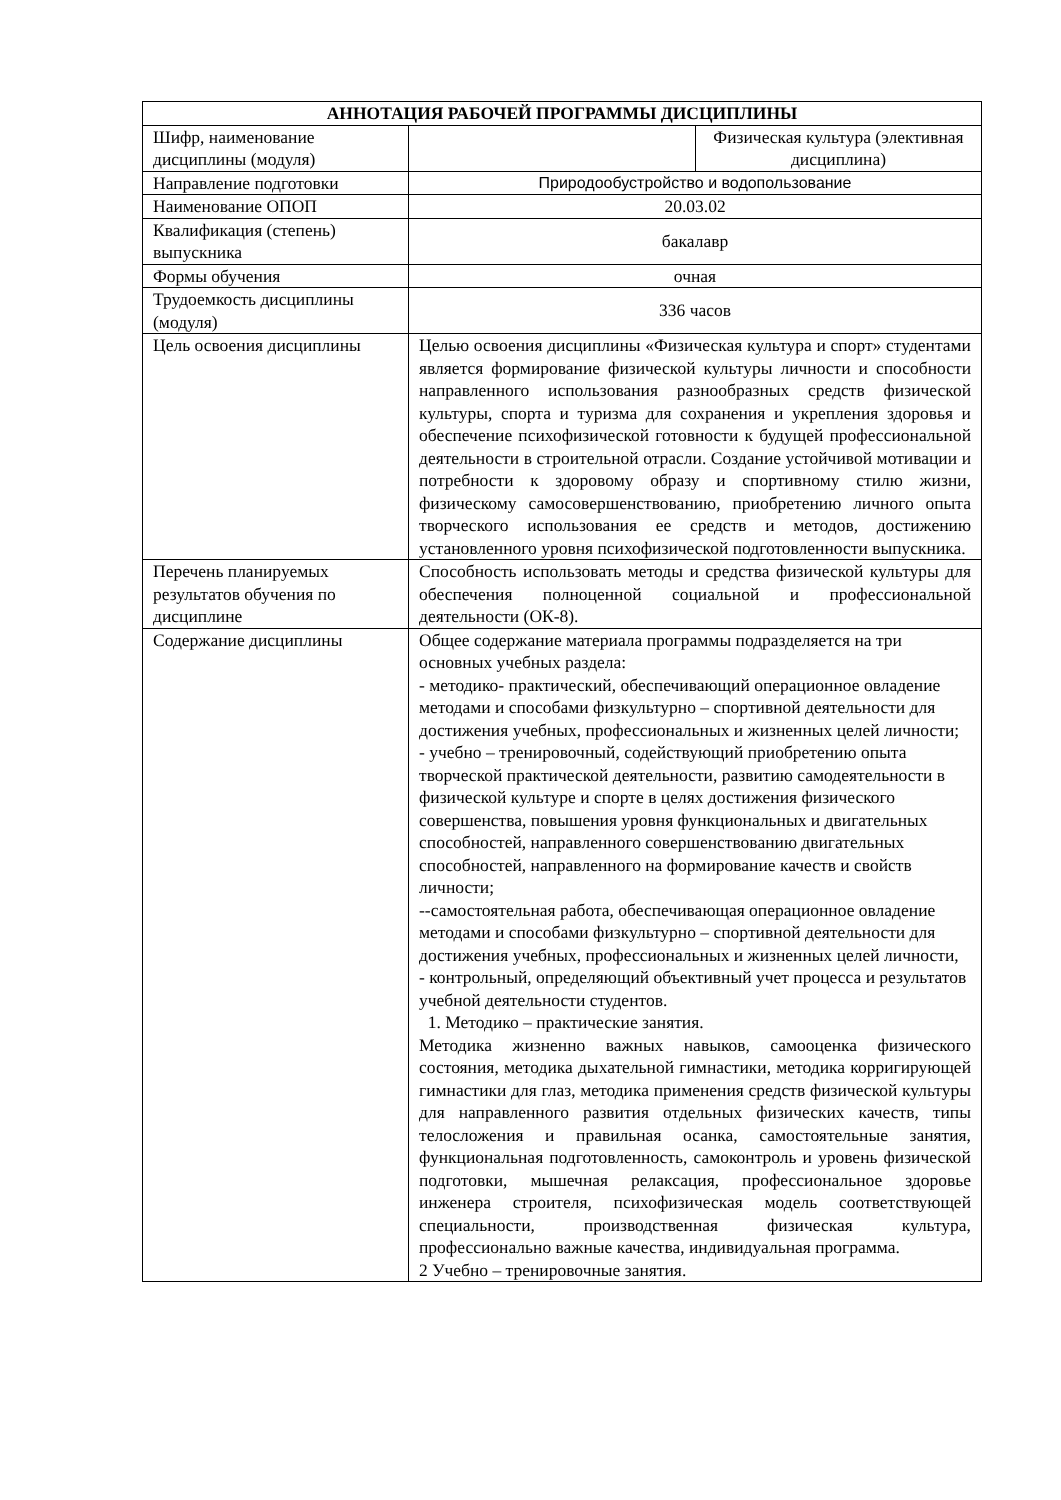| АННОТАЦИЯ РАБОЧЕЙ ПРОГРАММЫ ДИСЦИПЛИНЫ | | |
| --- | --- | --- |
| Шифр, наименование дисциплины (модуля) | | Физическая культура (элективная дисциплина) |
| Направление подготовки | Природообустройство и водопользование | |
| Наименование ОПОП | 20.03.02 | |
| Квалификация (степень) выпускника | бакалавр | |
| Формы обучения | очная | |
| Трудоемкость дисциплины (модуля) | 336 часов | |
| Цель освоения дисциплины | Целью освоения дисциплины «Физическая культура и спорт» студентами является формирование физической культуры личности и способности направленного использования разнообразных средств физической культуры, спорта и туризма для сохранения и укрепления здоровья и обеспечение психофизической готовности к будущей профессиональной деятельности в строительной отрасли. Создание устойчивой мотивации и потребности к здоровому образу и спортивному стилю жизни, физическому самосовершенствованию, приобретению личного опыта творческого использования ее средств и методов, достижению установленного уровня психофизической подготовленности выпускника. | |
| Перечень планируемых результатов обучения по дисциплине | Способность использовать методы и средства физической культуры для обеспечения полноценной социальной и профессиональной деятельности (ОК-8). | |
| Содержание дисциплины | Общее содержание материала программы подразделяется на три основных учебных раздела: - методико- практический, обеспечивающий операционное овладение методами и способами физкультурно – спортивной деятельности для достижения учебных, профессиональных и жизненных целей личности; - учебно – тренировочный, содействующий приобретению опыта творческой практической деятельности, развитию самодеятельности в физической культуре и спорте в целях достижения физического совершенства, повышения уровня функциональных и двигательных способностей, направленного совершенствованию двигательных способностей, направленного на формирование качеств и свойств личности; --самостоятельная работа, обеспечивающая операционное овладение методами и способами физкультурно – спортивной деятельности для достижения учебных, профессиональных и жизненных целей личности, - контрольный, определяющий объективный учет процесса и результатов учебной деятельности студентов. 1. Методико – практические занятия. Методика жизненно важных навыков, самооценка физического состояния, методика дыхательной гимнастики, методика корригирующей гимнастики для глаз, методика применения средств физической культуры для направленного развития отдельных физических качеств, типы телосложения и правильная осанка, самостоятельные занятия, функциональная подготовленность, самоконтроль и уровень физической подготовки, мышечная релаксация, профессиональное здоровье инженера строителя, психофизическая модель соответствующей специальности, производственная физическая культура, профессионально важные качества, индивидуальная программа. 2 Учебно – тренировочные занятия. | |